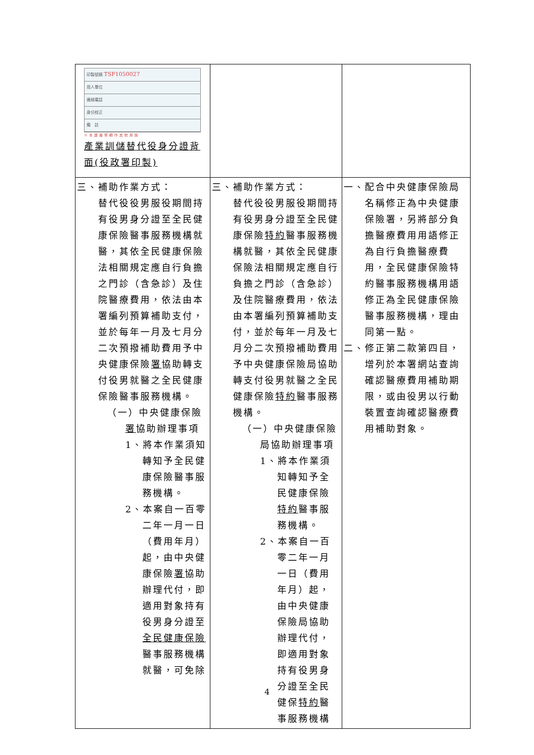| 印製號碼 TSF1050027 用人單位 連絡電話 身分校正 備 註 ※本證嚴禁轉作其他用途 產業訓儲替代役身分證背面(役政署印製) | | |
| 三、補助作業方式： 替代役役男服役期間持有役男身分證至全民健康保險醫事服務機構就醫，其依全民健康保險法相關規定應自行負擔之門診（含急診）及住院醫療費用，依法由本署編列預算補助支付，並於每年一月及七月分二次預撥補助費用予中央健康保險 署 協助轉支付役男就醫之全民健康保險醫事服務機構。 （一）中央健康保險 署 協助辦理事項 1、將本作業須知轉知予全民健康保險醫事服務機構。 2、本案自一百零二年一月一日（費用年月）起，由中央健康保險 署 協助辦理代付，即適用對象持有役男身分證至 全民健康保險 醫事服務機構就醫，可免除 | 三、補助作業方式： 替代役役男服役期間持有役男身分證至全民健康保險 特約 醫事服務機構就醫，其依全民健康保險法相關規定應自行負擔之門診（含急診）及住院醫療費用，依法由本署編列預算補助支付，並於每年一月及七月分二次預撥補助費用予中央健康保險局協助轉支付役男就醫之全民健康保險 特約 醫事服務機構。 （一）中央健康保險局協助辦理事項 1、將本作業須知轉知予全民健康保險 特約 醫事服務機構。 2、本案自一百零二年一月一日（費用年月）起，由中央健康保險局協助辦理代付，即適用對象持有役男身分證至全民健保 特約 醫事服務機構 | 一、配合中央健康保險局名稱修正為中央健康保險署，另將部分負擔醫療費用用語修正為自行負擔醫療費用，全民健康保險特約醫事服務機構用語修正為全民健康保險醫事服務機構，理由同第一點。 二、修正第二款第四目，增列於本署網站查詢確認醫療費用補助期限，或由役男以行動裝置查詢確認醫療費用補助對象。 |
4